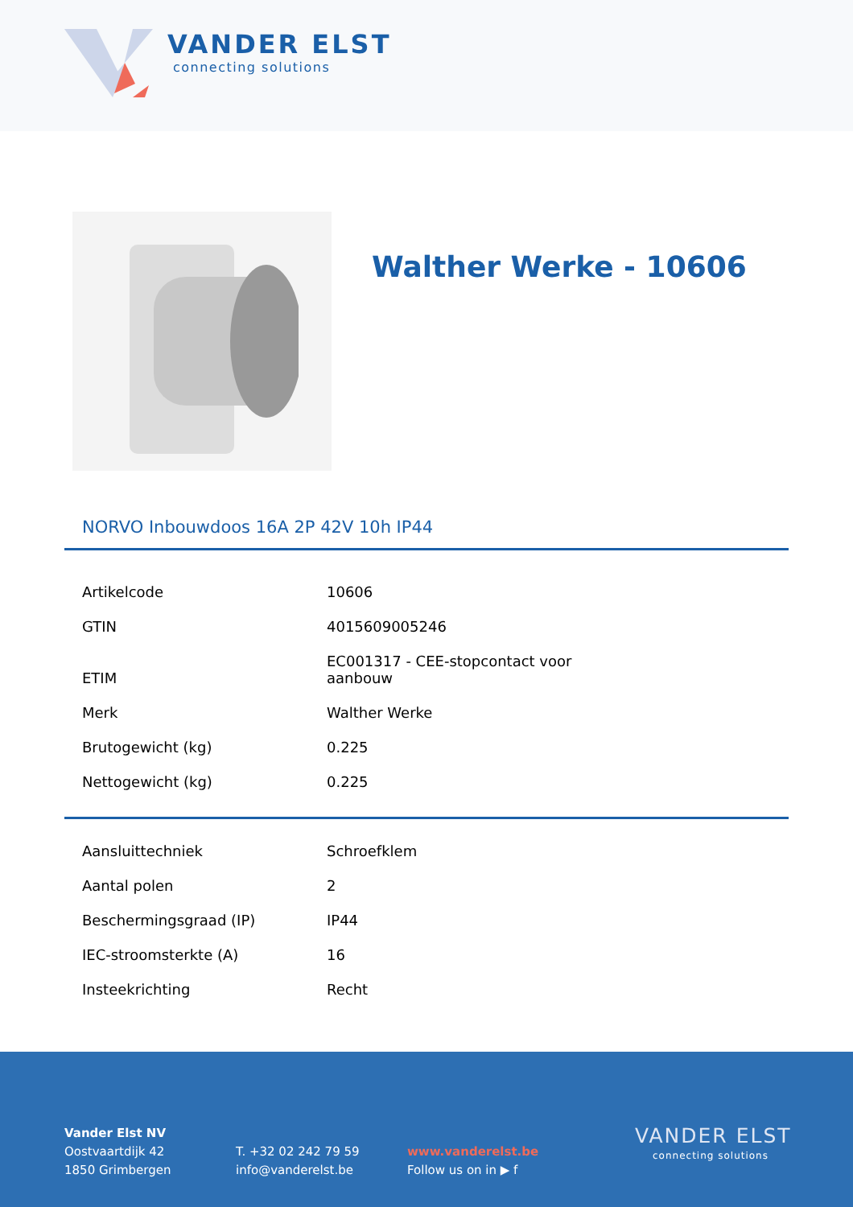VANDER ELST
connecting solutions
Walther Werke - 10606
NORVO Inbouwdoos 16A 2P 42V 10h IP44
| Artikelcode | 10606 |
| GTIN | 4015609005246 |
| ETIM | EC001317 - CEE-stopcontact voor aanbouw |
| Merk | Walther Werke |
| Brutogewicht (kg) | 0.225 |
| Nettogewicht (kg) | 0.225 |
| Aansluittechniek | Schroefklem |
| Aantal polen | 2 |
| Beschermingsgraad (IP) | IP44 |
| IEC-stroomsterkte (A) | 16 |
| Insteekrichting | Recht |
Vander Elst NV
Oostvaartdijk 42
1850 Grimbergen
T. +32 02 242 79 59
info@vanderelst.be
www.vanderelst.be
Follow us on in ▶ f
VANDER ELST
connecting solutions